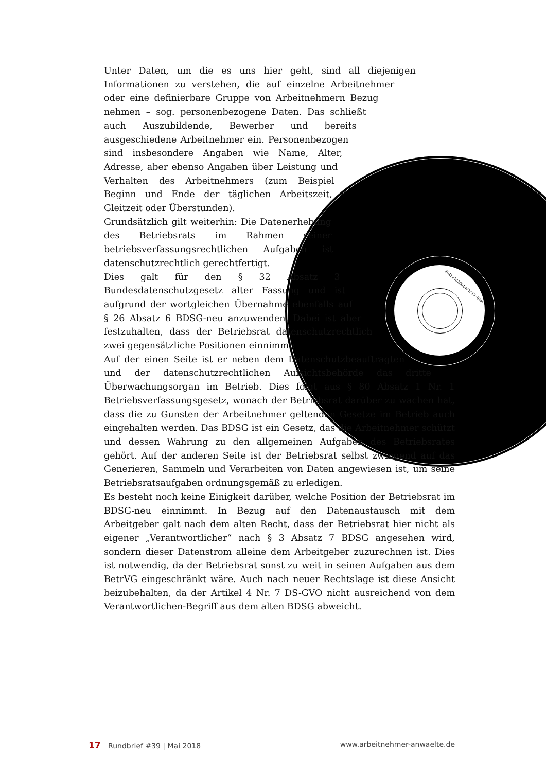28112502001403313 -80M
Unter Daten, um die es uns hier geht, sind all diejenigen Informationen zu verstehen, die auf einzelne Arbeitnehmer oder eine definierbare Gruppe von Arbeitnehmern Bezug nehmen – sog. personenbezogene Daten. Das schließt auch Auszubildende, Bewerber und bereits ausgeschiedene Arbeitnehmer ein. Personenbezogen sind insbesondere Angaben wie Name, Alter, Adresse, aber ebenso Angaben über Leistung und Verhalten des Arbeitnehmers (zum Beispiel Beginn und Ende der täglichen Arbeitszeit, Gleitzeit oder Überstunden).
Grundsätzlich gilt weiterhin: Die Datenerhebung des Betriebsrats im Rahmen seiner betriebsverfassungsrechtlichen Aufgaben ist datenschutzrechtlich gerechtfertigt.
Dies galt für den § 32 Absatz 3 Bundesdatenschutzgesetz alter Fassung und ist aufgrund der wortgleichen Übernahme ebenfalls auf § 26 Absatz 6 BDSG-neu anzuwenden. Dabei ist aber festzuhalten, dass der Betriebsrat datenschutzrechtlich zwei gegensätzliche Positionen einnimmt:
Auf der einen Seite ist er neben dem Datenschutzbeauftragten und der datenschutzrechtlichen Aufsichtsbehörde das dritte Überwachungsorgan im Betrieb. Dies folgt aus § 80 Absatz 1 Nr. 1 Betriebsverfassungsgesetz, wonach der Betriebsrat darüber zu wachen hat, dass die zu Gunsten der Arbeitnehmer geltenden Gesetze im Betrieb auch eingehalten werden. Das BDSG ist ein Gesetz, das die Arbeitnehmer schützt und dessen Wahrung zu den allgemeinen Aufgaben des Betriebsrates gehört. Auf der anderen Seite ist der Betriebsrat selbst zwingend auf das Generieren, Sammeln und Verarbeiten von Daten angewiesen ist, um seine Betriebsratsaufgaben ordnungsgemäß zu erledigen.
Es besteht noch keine Einigkeit darüber, welche Position der Betriebsrat im BDSG-neu einnimmt. In Bezug auf den Datenaustausch mit dem Arbeitgeber galt nach dem alten Recht, dass der Betriebsrat hier nicht als eigener „Verantwortlicher“ nach § 3 Absatz 7 BDSG angesehen wird, sondern dieser Datenstrom alleine dem Arbeitgeber zuzurechnen ist. Dies ist notwendig, da der Betriebsrat sonst zu weit in seinen Aufgaben aus dem BetrVG eingeschränkt wäre. Auch nach neuer Rechtslage ist diese Ansicht beizubehalten, da der Artikel 4 Nr. 7 DS-GVO nicht ausreichend von dem Verantwortlichen-Begriff aus dem alten BDSG abweicht.
17 Rundbrief #39 | Mai 2018 www.arbeitnehmer-anwaelte.de